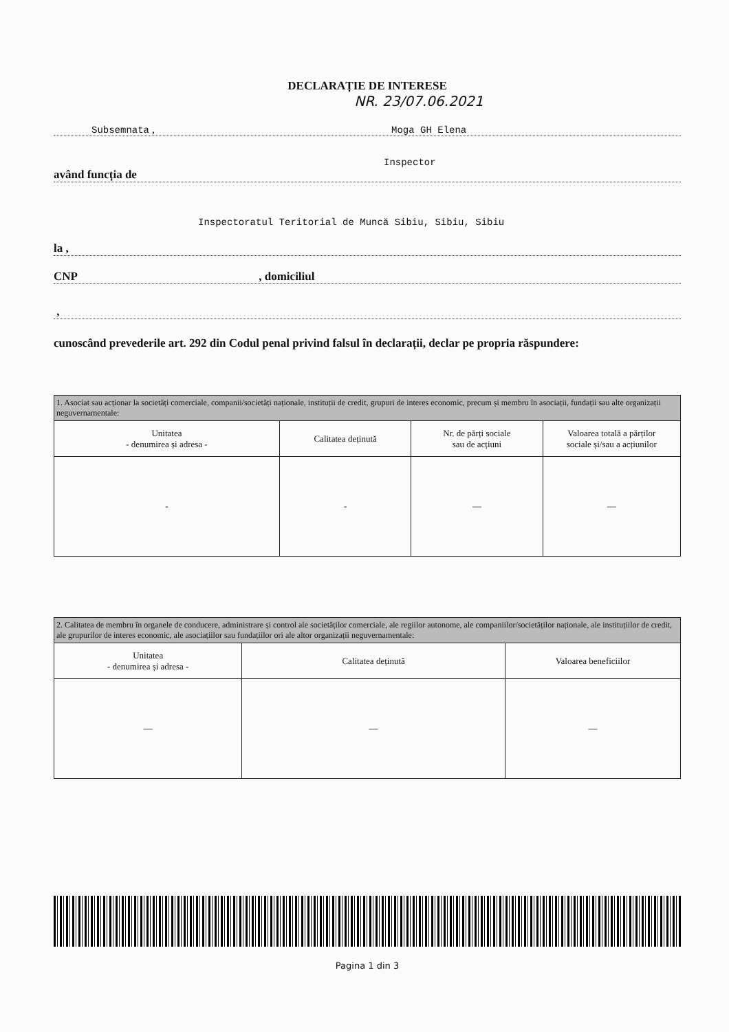DECLARAȚIE DE INTERESE
NR. 23/07.06.2021
Subsemnata , Moga GH Elena
Inspector
având funcția de
Inspectoratul Teritorial de Muncă Sibiu, Sibiu, Sibiu
la ,
CNP , domiciliul
,
cunoscând prevederile art. 292 din Codul penal privind falsul în declarații, declar pe propria răspundere:
| 1. Asociat sau acționar la societăți comerciale, companii/societăți naționale, instituții de credit, grupuri de interes economic, precum și membru în asociații, fundații sau alte organizații neguvernamentale: | | | |
| Unitatea - denumirea și adresa - | Calitatea deținută | Nr. de părți sociale sau de acțiuni | Valoarea totală a părților sociale și/sau a acțiunilor |
| - | - | — | — |
| 2. Calitatea de membru în organele de conducere, administrare și control ale societăților comerciale, ale regiilor autonome, ale companiilor/societăților naționale, ale instituțiilor de credit, ale grupurilor de interes economic, ale asociațiilor sau fundațiilor ori ale altor organizații neguvernamentale: | | |
| Unitatea - denumirea și adresa - | Calitatea deținută | Valoarea beneficiilor |
| — | — | — |
Pagina 1 din 3